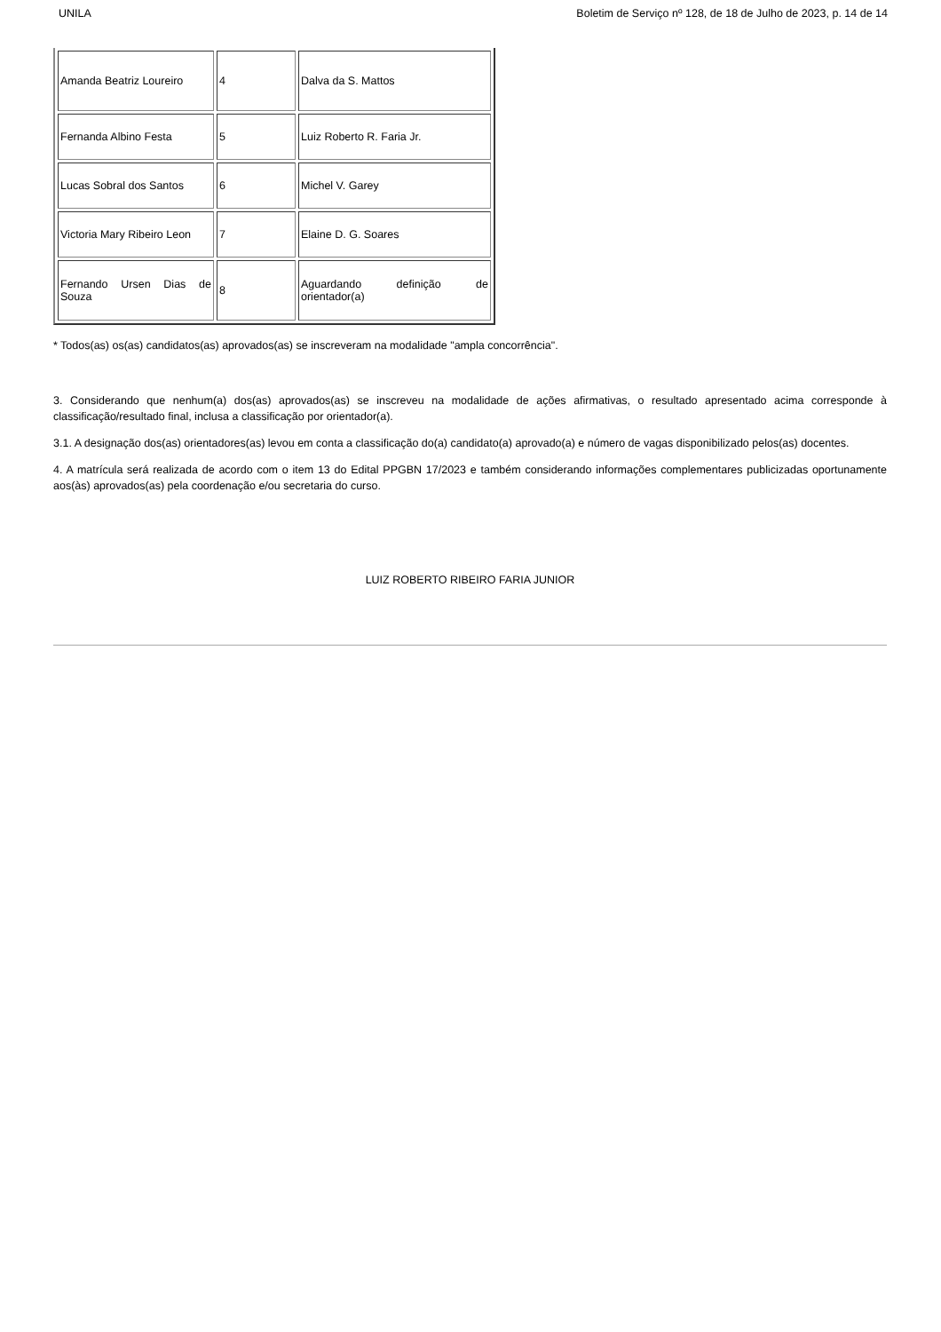UNILA Boletim de Serviço nº 128, de 18 de Julho de 2023, p. 14 de 14
| Amanda Beatriz Loureiro | 4 | Dalva da S. Mattos |
| Fernanda Albino Festa | 5 | Luiz Roberto R. Faria Jr. |
| Lucas Sobral dos Santos | 6 | Michel V. Garey |
| Victoria Mary Ribeiro Leon | 7 | Elaine D. G. Soares |
| Fernando Ursen Dias de Souza | 8 | Aguardando definição de orientador(a) |
* Todos(as) os(as) candidatos(as) aprovados(as) se inscreveram na modalidade "ampla concorrência".
3. Considerando que nenhum(a) dos(as) aprovados(as) se inscreveu na modalidade de ações afirmativas, o resultado apresentado acima corresponde à classificação/resultado final, inclusa a classificação por orientador(a).
3.1. A designação dos(as) orientadores(as) levou em conta a classificação do(a) candidato(a) aprovado(a) e número de vagas disponibilizado pelos(as) docentes.
4. A matrícula será realizada de acordo com o item 13 do Edital PPGBN 17/2023 e também considerando informações complementares publicizadas oportunamente aos(às) aprovados(as) pela coordenação e/ou secretaria do curso.
LUIZ ROBERTO RIBEIRO FARIA JUNIOR